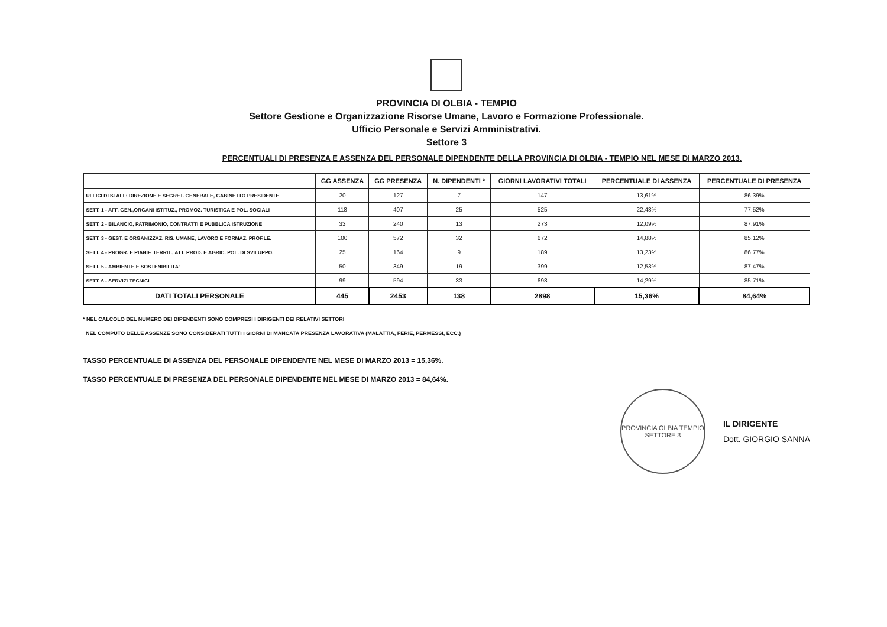PROVINCIA DI OLBIA - TEMPIO
Settore Gestione e Organizzazione Risorse Umane, Lavoro e Formazione Professionale.
Ufficio Personale e Servizi Amministrativi.
Settore 3
PERCENTUALI DI PRESENZA E ASSENZA DEL PERSONALE DIPENDENTE DELLA PROVINCIA DI OLBIA - TEMPIO NEL MESE DI MARZO 2013.
| | GG ASSENZA | GG PRESENZA | N. DIPENDENTI * | GIORNI LAVORATIVI TOTALI | PERCENTUALE DI ASSENZA | PERCENTUALE DI PRESENZA |
| --- | --- | --- | --- | --- | --- | --- |
| UFFICI DI STAFF: DIREZIONE E SEGRET. GENERALE, GABINETTO PRESIDENTE | 20 | 127 | 7 | 147 | 13,61% | 86,39% |
| SETT. 1 - AFF. GEN.,ORGANI ISTITUZ., PROMOZ. TURISTICA E POL. SOCIALI | 118 | 407 | 25 | 525 | 22,48% | 77,52% |
| SETT. 2 - BILANCIO, PATRIMONIO, CONTRATTI E PUBBLICA ISTRUZIONE | 33 | 240 | 13 | 273 | 12,09% | 87,91% |
| SETT. 3 - GEST. E ORGANIZZAZ. RIS. UMANE, LAVORO E FORMAZ. PROF.LE. | 100 | 572 | 32 | 672 | 14,88% | 85,12% |
| SETT. 4 - PROGR. E PIANIF. TERRIT., ATT. PROD. E AGRIC. POL. DI SVILUPPO. | 25 | 164 | 9 | 189 | 13,23% | 86,77% |
| SETT. 5 - AMBIENTE E SOSTENIBILITA' | 50 | 349 | 19 | 399 | 12,53% | 87,47% |
| SETT. 6 - SERVIZI TECNICI | 99 | 594 | 33 | 693 | 14,29% | 85,71% |
| DATI TOTALI PERSONALE | 445 | 2453 | 138 | 2898 | 15,36% | 84,64% |
* NEL CALCOLO DEL NUMERO DEI DIPENDENTI SONO COMPRESI I DIRIGENTI DEI RELATIVI SETTORI
NEL COMPUTO DELLE ASSENZE SONO CONSIDERATI TUTTI I GIORNI DI MANCATA PRESENZA LAVORATIVA (MALATTIA, FERIE, PERMESSI, ECC.)
TASSO PERCENTUALE DI ASSENZA DEL PERSONALE DIPENDENTE NEL MESE DI MARZO 2013 = 15,36%.
TASSO PERCENTUALE DI PRESENZA DEL PERSONALE DIPENDENTE NEL MESE DI MARZO 2013 = 84,64%.
PROVINCIA OLBIA TEMPIO
SETTORE 3
IL DIRIGENTE
Dott. GIORGIO SANNA